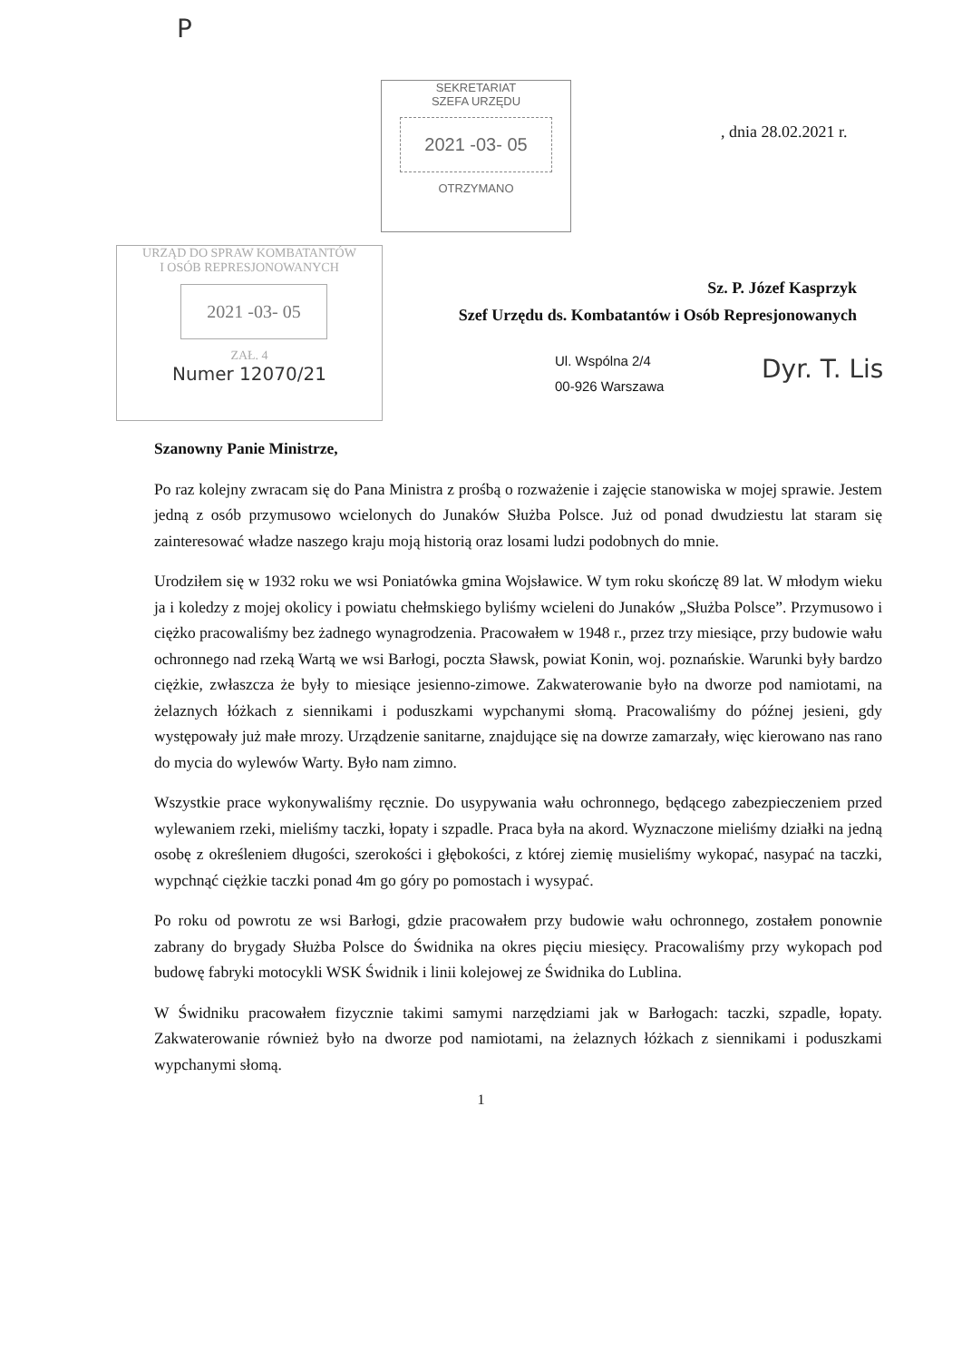P
SEKRETARIAT
SZEFA URZĘDU
2021 -03- 05
OTRZYMANO
, dnia 28.02.2021 r.
URZĄD DO SPRAW KOMBATANTÓW
I OSÓB REPRESJONOWANYCH
2021 -03- 05
ZAŁ. 4
Numer 12070/21
Sz. P. Józef Kasprzyk
Szef Urzędu ds. Kombatantów i Osób Represjonowanych
Ul. Wspólna 2/4
00-926 Warszawa
Dyr. T. Lis
Szanowny Panie Ministrze,
Po raz kolejny zwracam się do Pana Ministra z prośbą o rozważenie i zajęcie stanowiska w mojej sprawie. Jestem jedną z osób przymusowo wcielonych do Junaków Służba Polsce. Już od ponad dwudziestu lat staram się zainteresować władze naszego kraju moją historią oraz losami ludzi podobnych do mnie.
Urodziłem się w 1932 roku we wsi Poniatówka gmina Wojsławice. W tym roku skończę 89 lat. W młodym wieku ja i koledzy z mojej okolicy i powiatu chełmskiego byliśmy wcieleni do Junaków „Służba Polsce”. Przymusowo i ciężko pracowaliśmy bez żadnego wynagrodzenia. Pracowałem w 1948 r., przez trzy miesiące, przy budowie wału ochronnego nad rzeką Wartą we wsi Barłogi, poczta Sławsk, powiat Konin, woj. poznańskie. Warunki były bardzo ciężkie, zwłaszcza że były to miesiące jesienno-zimowe. Zakwaterowanie było na dworze pod namiotami, na żelaznych łóżkach z siennikami i poduszkami wypchanymi słomą. Pracowaliśmy do późnej jesieni, gdy występowały już małe mrozy. Urządzenie sanitarne, znajdujące się na dowrze zamarzały, więc kierowano nas rano do mycia do wylewów Warty. Było nam zimno.
Wszystkie prace wykonywaliśmy ręcznie. Do usypywania wału ochronnego, będącego zabezpieczeniem przed wylewaniem rzeki, mieliśmy taczki, łopaty i szpadle. Praca była na akord. Wyznaczone mieliśmy działki na jedną osobę z określeniem długości, szerokości i głębokości, z której ziemię musieliśmy wykopać, nasypać na taczki, wypchnąć ciężkie taczki ponad 4m go góry po pomostach i wysypać.
Po roku od powrotu ze wsi Barłogi, gdzie pracowałem przy budowie wału ochronnego, zostałem ponownie zabrany do brygady Służba Polsce do Świdnika na okres pięciu miesięcy. Pracowaliśmy przy wykopach pod budowę fabryki motocykli WSK Świdnik i linii kolejowej ze Świdnika do Lublina.
W Świdniku pracowałem fizycznie takimi samymi narzędziami jak w Barłogach: taczki, szpadle, łopaty. Zakwaterowanie również było na dworze pod namiotami, na żelaznych łóżkach z siennikami i poduszkami wypchanymi słomą.
1